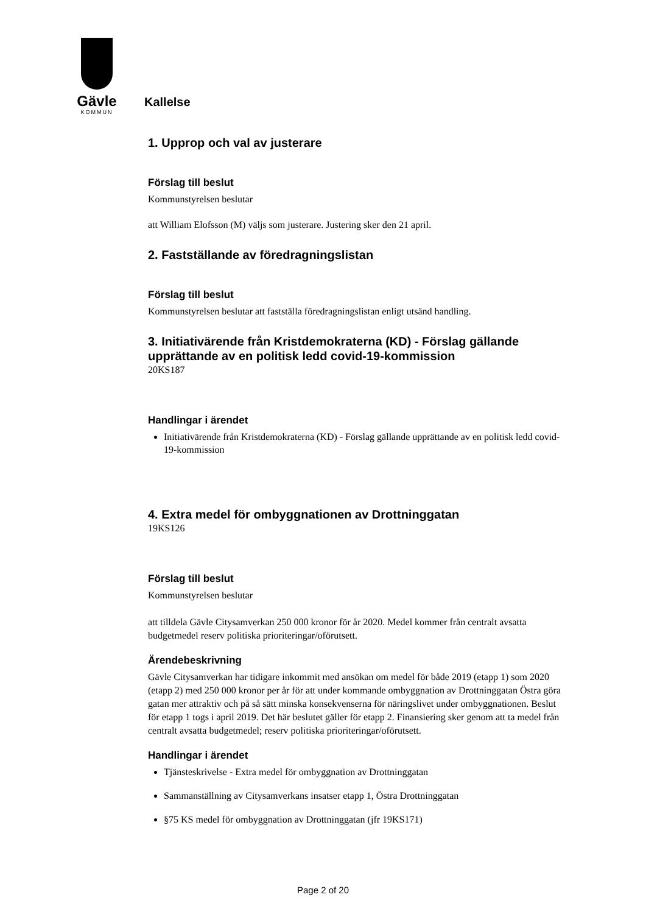Gävle
KOMMUN
Kallelse
1. Upprop och val av justerare
Förslag till beslut
Kommunstyrelsen beslutar
att William Elofsson (M) väljs som justerare. Justering sker den 21 april.
2. Fastställande av föredragningslistan
Förslag till beslut
Kommunstyrelsen beslutar att fastställa föredragningslistan enligt utsänd handling.
3. Initiativärende från Kristdemokraterna (KD) - Förslag gällande upprättande av en politisk ledd covid-19-kommission
20KS187
Handlingar i ärendet
Initiativärende från Kristdemokraterna (KD) - Förslag gällande upprättande av en politisk ledd covid-19-kommission
4. Extra medel för ombyggnationen av Drottninggatan
19KS126
Förslag till beslut
Kommunstyrelsen beslutar
att tilldela Gävle Citysamverkan 250 000 kronor för år 2020. Medel kommer från centralt avsatta budgetmedel reserv politiska prioriteringar/oförutsett.
Ärendebeskrivning
Gävle Citysamverkan har tidigare inkommit med ansökan om medel för både 2019 (etapp 1) som 2020 (etapp 2) med 250 000 kronor per år för att under kommande ombyggnation av Drottninggatan Östra göra gatan mer attraktiv och på så sätt minska konsekvenserna för näringslivet under ombyggnationen. Beslut för etapp 1 togs i april 2019. Det här beslutet gäller för etapp 2. Finansiering sker genom att ta medel från centralt avsatta budgetmedel; reserv politiska prioriteringar/oförutsett.
Handlingar i ärendet
Tjänsteskrivelse - Extra medel för ombyggnation av Drottninggatan
Sammanställning av Citysamverkans insatser etapp 1, Östra Drottninggatan
§75 KS medel för ombyggnation av Drottninggatan (jfr 19KS171)
Page 2 of 20